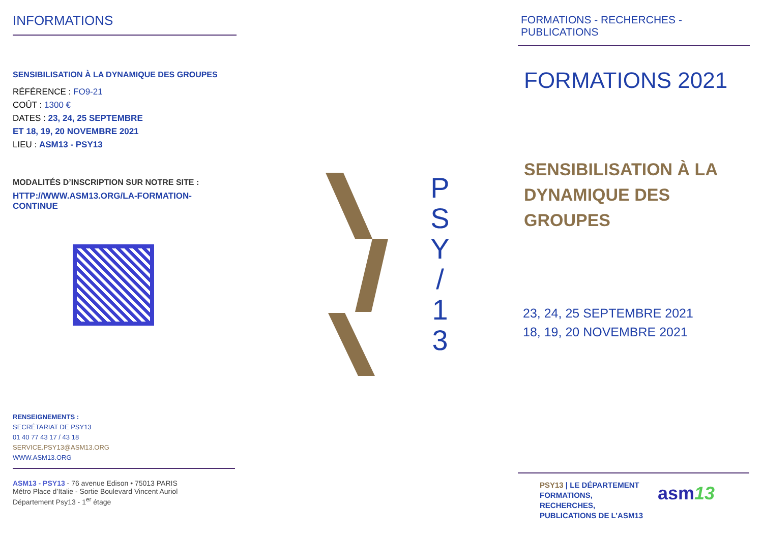INFORMATIONS
SENSIBILISATION À LA DYNAMIQUE DES GROUPES
RÉFÉRENCE : FO9-21
COÛT : 1300 €
DATES : 23, 24, 25 SEPTEMBRE
ET 18, 19, 20 NOVEMBRE 2021
LIEU : ASM13 - PSY13
MODALITÉS D’INSCRIPTION SUR NOTRE SITE :
HTTP://WWW.ASM13.ORG/LA-FORMATION-CONTINUE
RENSEIGNEMENTS :
SECRÉTARIAT DE PSY13
01 40 77 43 17 / 43 18
SERVICE.PSY13@ASM13.ORG
WWW.ASM13.ORG
ASM13 - PSY13 - 76 avenue Edison • 75013 PARIS
Métro Place d’Italie - Sortie Boulevard Vincent Auriol
Département Psy13 - 1<sup>er</sup> étage
P
S
Y
/
1
3
FORMATIONS - RECHERCHES - PUBLICATIONS
FORMATIONS 2021
SENSIBILISATION À LA DYNAMIQUE DES GROUPES
23, 24, 25 SEPTEMBRE 2021
18, 19, 20 NOVEMBRE 2021
PSY13 | LE DÉPARTEMENT
FORMATIONS,
RECHERCHES,
PUBLICATIONS DE L’ASM13
asm13